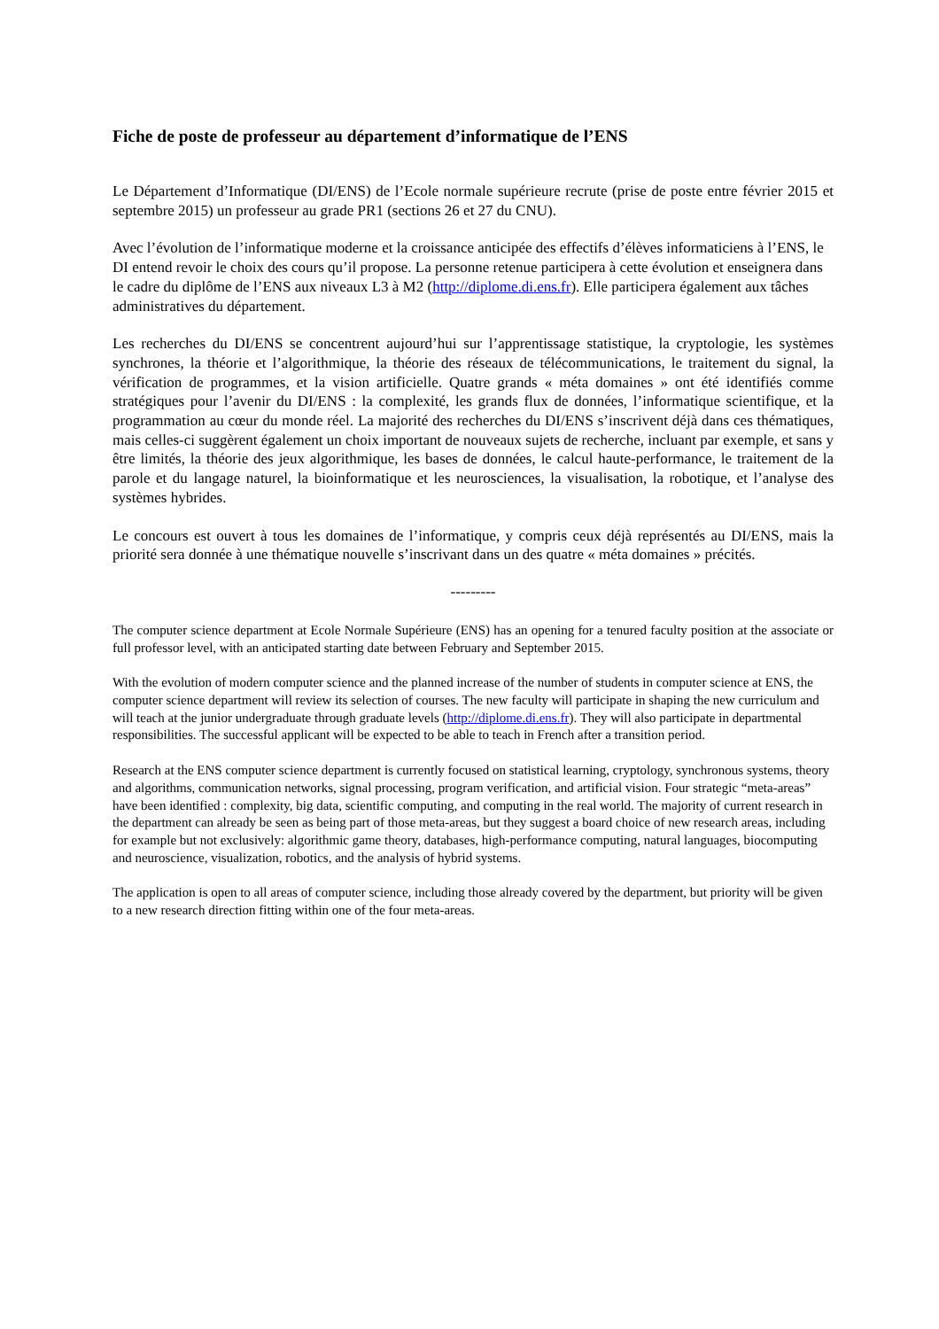Fiche de poste de professeur au département d’informatique de l’ENS
Le Département d’Informatique (DI/ENS) de l’Ecole normale supérieure recrute (prise de poste entre février 2015 et septembre 2015) un professeur au grade PR1 (sections 26 et 27 du CNU).
Avec l’évolution de l’informatique moderne et la croissance anticipée des effectifs d’élèves informaticiens à l’ENS, le DI entend revoir le choix des cours qu’il propose. La personne retenue participera à cette évolution et enseignera dans le cadre du diplôme de l’ENS aux niveaux L3 à M2 (http://diplome.di.ens.fr). Elle participera également aux tâches administratives du département.
Les recherches du DI/ENS se concentrent aujourd’hui sur l’apprentissage statistique, la cryptologie, les systèmes synchrones, la théorie et l’algorithmique, la théorie des réseaux de télécommunications, le traitement du signal, la vérification de programmes, et la vision artificielle. Quatre grands « méta domaines » ont été identifiés comme stratégiques pour l’avenir du DI/ENS : la complexité, les grands flux de données, l’informatique scientifique, et la programmation au cœur du monde réel. La majorité des recherches du DI/ENS s’inscrivent déjà dans ces thématiques, mais celles-ci suggèrent également un choix important de nouveaux sujets de recherche, incluant par exemple, et sans y être limités, la théorie des jeux algorithmique, les bases de données, le calcul haute-performance, le traitement de la parole et du langage naturel, la bioinformatique et les neurosciences, la visualisation, la robotique, et l’analyse des systèmes hybrides.
Le concours est ouvert à tous les domaines de l’informatique, y compris ceux déjà représentés au DI/ENS, mais la priorité sera donnée à une thématique nouvelle s’inscrivant dans un des quatre « méta domaines » précités.
---------
The computer science department at Ecole Normale Supérieure (ENS) has an opening for a tenured faculty position at the associate or full professor level, with an anticipated starting date between February and September 2015.
With the evolution of modern computer science and the planned increase of the number of students in computer science at ENS, the computer science department will review its selection of courses. The new faculty will participate in shaping the new curriculum and will teach at the junior undergraduate through graduate levels (http://diplome.di.ens.fr). They will also participate in departmental responsibilities. The successful applicant will be expected to be able to teach in French after a transition period.
Research at the ENS computer science department is currently focused on statistical learning, cryptology, synchronous systems, theory and algorithms, communication networks, signal processing, program verification, and artificial vision. Four strategic “meta-areas” have been identified : complexity, big data, scientific computing, and computing in the real world. The majority of current research in the department can already be seen as being part of those meta-areas, but they suggest a board choice of new research areas, including for example but not exclusively: algorithmic game theory, databases, high-performance computing, natural languages, biocomputing and neuroscience, visualization, robotics, and the analysis of hybrid systems.
The application is open to all areas of computer science, including those already covered by the department, but priority will be given to a new research direction fitting within one of the four meta-areas.